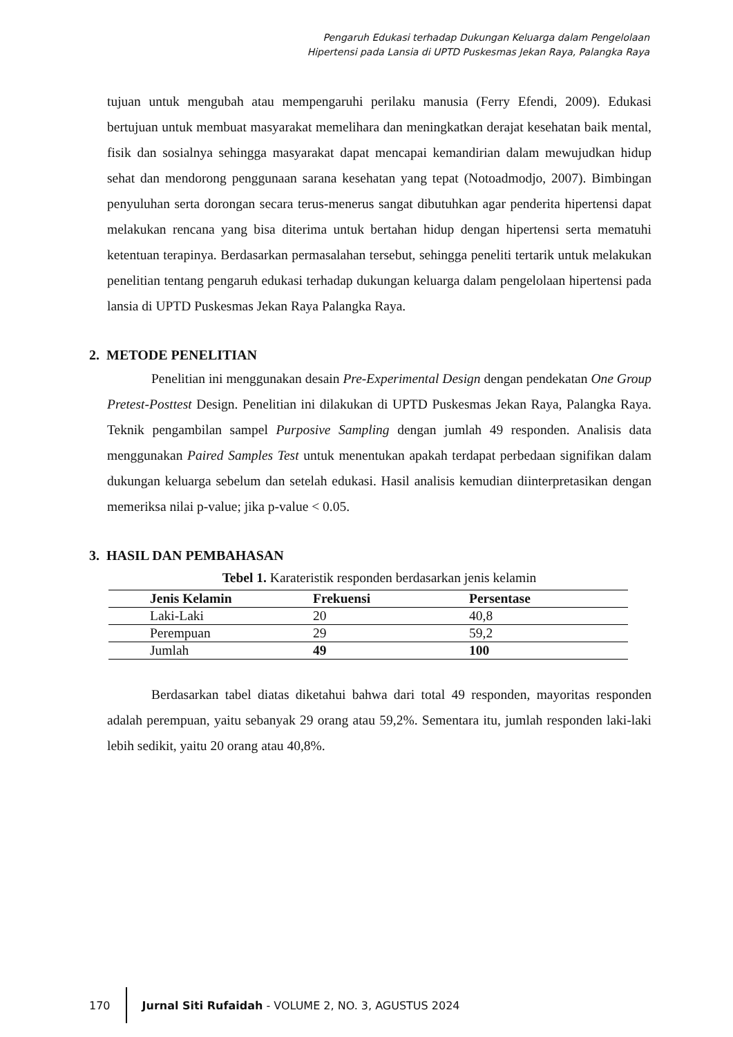Pengaruh Edukasi terhadap Dukungan Keluarga dalam Pengelolaan
Hipertensi pada Lansia di UPTD Puskesmas Jekan Raya, Palangka Raya
tujuan untuk mengubah atau mempengaruhi perilaku manusia (Ferry Efendi, 2009). Edukasi bertujuan untuk membuat masyarakat memelihara dan meningkatkan derajat kesehatan baik mental, fisik dan sosialnya sehingga masyarakat dapat mencapai kemandirian dalam mewujudkan hidup sehat dan mendorong penggunaan sarana kesehatan yang tepat (Notoadmodjo, 2007). Bimbingan penyuluhan serta dorongan secara terus-menerus sangat dibutuhkan agar penderita hipertensi dapat melakukan rencana yang bisa diterima untuk bertahan hidup dengan hipertensi serta mematuhi ketentuan terapinya. Berdasarkan permasalahan tersebut, sehingga peneliti tertarik untuk melakukan penelitian tentang pengaruh edukasi terhadap dukungan keluarga dalam pengelolaan hipertensi pada lansia di UPTD Puskesmas Jekan Raya Palangka Raya.
2. METODE PENELITIAN
Penelitian ini menggunakan desain Pre-Experimental Design dengan pendekatan One Group Pretest-Posttest Design. Penelitian ini dilakukan di UPTD Puskesmas Jekan Raya, Palangka Raya. Teknik pengambilan sampel Purposive Sampling dengan jumlah 49 responden. Analisis data menggunakan Paired Samples Test untuk menentukan apakah terdapat perbedaan signifikan dalam dukungan keluarga sebelum dan setelah edukasi. Hasil analisis kemudian diinterpretasikan dengan memeriksa nilai p-value; jika p-value < 0.05.
3. HASIL DAN PEMBAHASAN
Tebel 1. Karateristik responden berdasarkan jenis kelamin
| Jenis Kelamin | Frekuensi | Persentase |
| --- | --- | --- |
| Laki-Laki | 20 | 40,8 |
| Perempuan | 29 | 59,2 |
| Jumlah | 49 | 100 |
Berdasarkan tabel diatas diketahui bahwa dari total 49 responden, mayoritas responden adalah perempuan, yaitu sebanyak 29 orang atau 59,2%. Sementara itu, jumlah responden laki-laki lebih sedikit, yaitu 20 orang atau 40,8%.
170
Jurnal Siti Rufaidah - VOLUME 2, NO. 3, AGUSTUS 2024